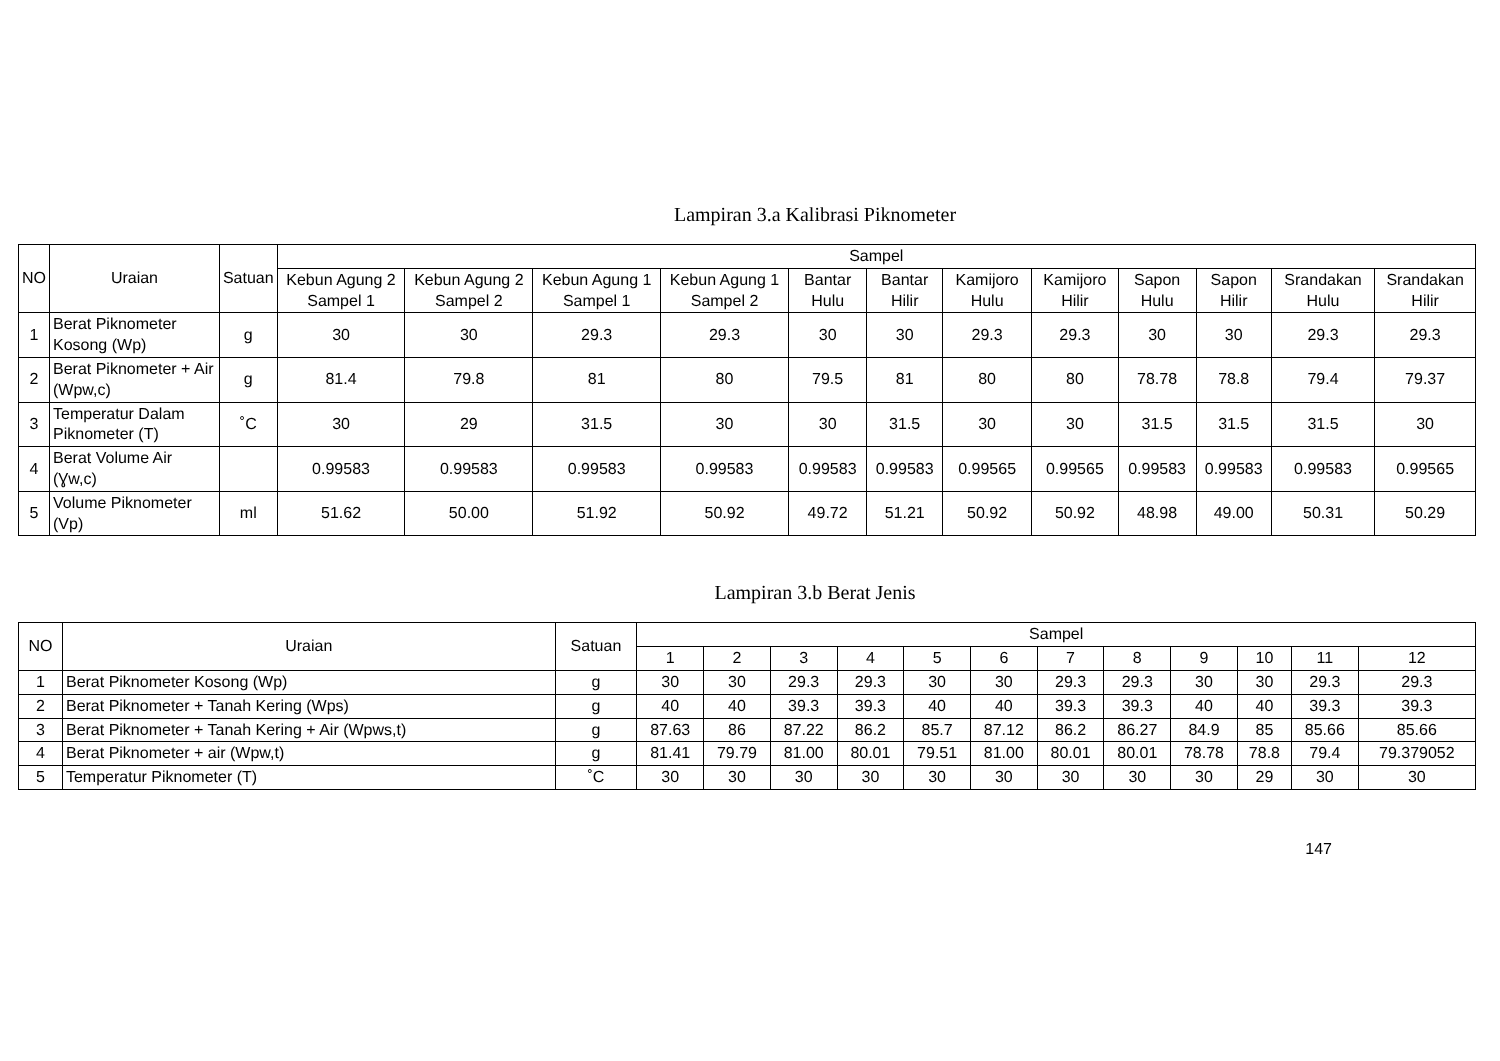Lampiran 3.a Kalibrasi Piknometer
| NO | Uraian | Satuan | Sampel | | | | | | | | | | | |
| --- | --- | --- | --- | --- | --- | --- | --- | --- | --- | --- | --- | --- | --- | --- |
| | | | Kebun Agung 2 Sampel 1 | Kebun Agung 2 Sampel 2 | Kebun Agung 1 Sampel 1 | Kebun Agung 1 Sampel 2 | Bantar Hulu | Bantar Hilir | Kamijoro Hulu | Kamijoro Hilir | Sapon Hulu | Sapon Hilir | Srandakan Hulu | Srandakan Hilir |
| 1 | Berat Piknometer Kosong (Wp) | g | 30 | 30 | 29.3 | 29.3 | 30 | 30 | 29.3 | 29.3 | 30 | 30 | 29.3 | 29.3 |
| 2 | Berat Piknometer + Air (Wpw,c) | g | 81.4 | 79.8 | 81 | 80 | 79.5 | 81 | 80 | 80 | 78.78 | 78.8 | 79.4 | 79.37 |
| 3 | Temperatur Dalam Piknometer (T) | ˚C | 30 | 29 | 31.5 | 30 | 30 | 31.5 | 30 | 30 | 31.5 | 31.5 | 31.5 | 30 |
| 4 | Berat Volume Air (Ɣw,c) | | 0.99583 | 0.99583 | 0.99583 | 0.99583 | 0.99583 | 0.99583 | 0.99565 | 0.99565 | 0.99583 | 0.99583 | 0.99583 | 0.99565 |
| 5 | Volume Piknometer (Vp) | ml | 51.62 | 50.00 | 51.92 | 50.92 | 49.72 | 51.21 | 50.92 | 50.92 | 48.98 | 49.00 | 50.31 | 50.29 |
Lampiran 3.b Berat Jenis
| NO | Uraian | Satuan | Sampel | | | | | | | | | | | |
| --- | --- | --- | --- | --- | --- | --- | --- | --- | --- | --- | --- | --- | --- | --- |
| | | | 1 | 2 | 3 | 4 | 5 | 6 | 7 | 8 | 9 | 10 | 11 | 12 |
| 1 | Berat Piknometer Kosong (Wp) | g | 30 | 30 | 29.3 | 29.3 | 30 | 30 | 29.3 | 29.3 | 30 | 30 | 29.3 | 29.3 |
| 2 | Berat Piknometer + Tanah Kering (Wps) | g | 40 | 40 | 39.3 | 39.3 | 40 | 40 | 39.3 | 39.3 | 40 | 40 | 39.3 | 39.3 |
| 3 | Berat Piknometer + Tanah Kering + Air (Wpws,t) | g | 87.63 | 86 | 87.22 | 86.2 | 85.7 | 87.12 | 86.2 | 86.27 | 84.9 | 85 | 85.66 | 85.66 |
| 4 | Berat Piknometer + air (Wpw,t) | g | 81.41 | 79.79 | 81.00 | 80.01 | 79.51 | 81.00 | 80.01 | 80.01 | 78.78 | 78.8 | 79.4 | 79.379052 |
| 5 | Temperatur Piknometer (T) | ˚C | 30 | 30 | 30 | 30 | 30 | 30 | 30 | 30 | 30 | 29 | 30 | 30 |
147